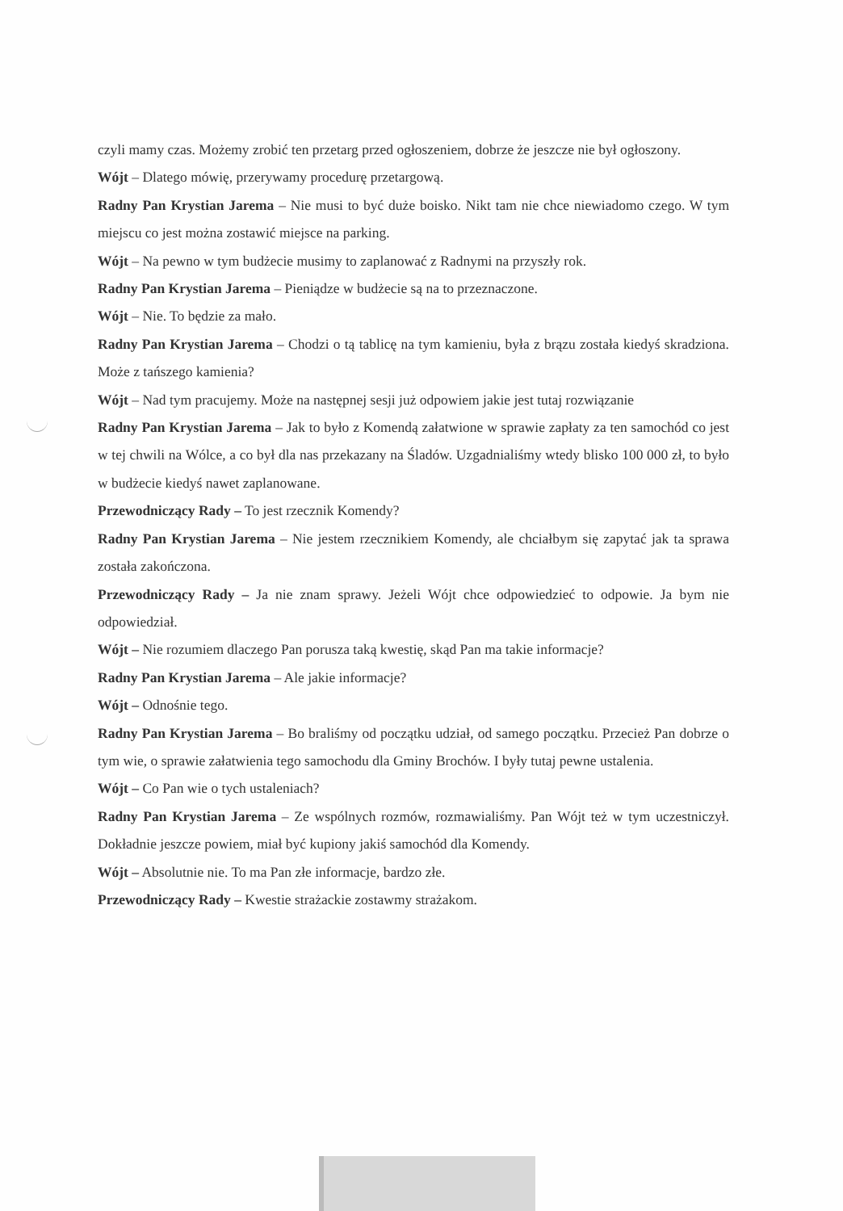czyli mamy czas. Możemy zrobić ten przetarg przed ogłoszeniem, dobrze że jeszcze nie był ogłoszony.
Wójt – Dlatego mówię, przerywamy procedurę przetargową.
Radny Pan Krystian Jarema – Nie musi to być duże boisko. Nikt tam nie chce niewiadomo czego. W tym miejscu co jest można zostawić miejsce na parking.
Wójt – Na pewno w tym budżecie musimy to zaplanować z Radnymi na przyszły rok.
Radny Pan Krystian Jarema – Pieniądze w budżecie są na to przeznaczone.
Wójt – Nie. To będzie za mało.
Radny Pan Krystian Jarema – Chodzi o tą tablicę na tym kamieniu, była z brązu została kiedyś skradziona. Może z tańszego kamienia?
Wójt – Nad tym pracujemy. Może na następnej sesji już odpowiem jakie jest tutaj rozwiązanie
Radny Pan Krystian Jarema – Jak to było z Komendą załatwione w sprawie zapłaty za ten samochód co jest w tej chwili na Wólce, a co był dla nas przekazany na Śladów. Uzgadnialiśmy wtedy blisko 100 000 zł, to było w budżecie kiedyś nawet zaplanowane.
Przewodniczący Rady – To jest rzecznik Komendy?
Radny Pan Krystian Jarema – Nie jestem rzecznikiem Komendy, ale chciałbym się zapytać jak ta sprawa została zakończona.
Przewodniczący Rady – Ja nie znam sprawy. Jeżeli Wójt chce odpowiedzieć to odpowie. Ja bym nie odpowiedział.
Wójt – Nie rozumiem dlaczego Pan porusza taką kwestię, skąd Pan ma takie informacje?
Radny Pan Krystian Jarema – Ale jakie informacje?
Wójt – Odnośnie tego.
Radny Pan Krystian Jarema – Bo braliśmy od początku udział, od samego początku. Przecież Pan dobrze o tym wie, o sprawie załatwienia tego samochodu dla Gminy Brochów. I były tutaj pewne ustalenia.
Wójt – Co Pan wie o tych ustaleniach?
Radny Pan Krystian Jarema – Ze wspólnych rozmów, rozmawialiśmy. Pan Wójt też w tym uczestniczył. Dokładnie jeszcze powiem, miał być kupiony jakiś samochód dla Komendy.
Wójt – Absolutnie nie. To ma Pan złe informacje, bardzo złe.
Przewodniczący Rady – Kwestie strażackie zostawmy strażakom.